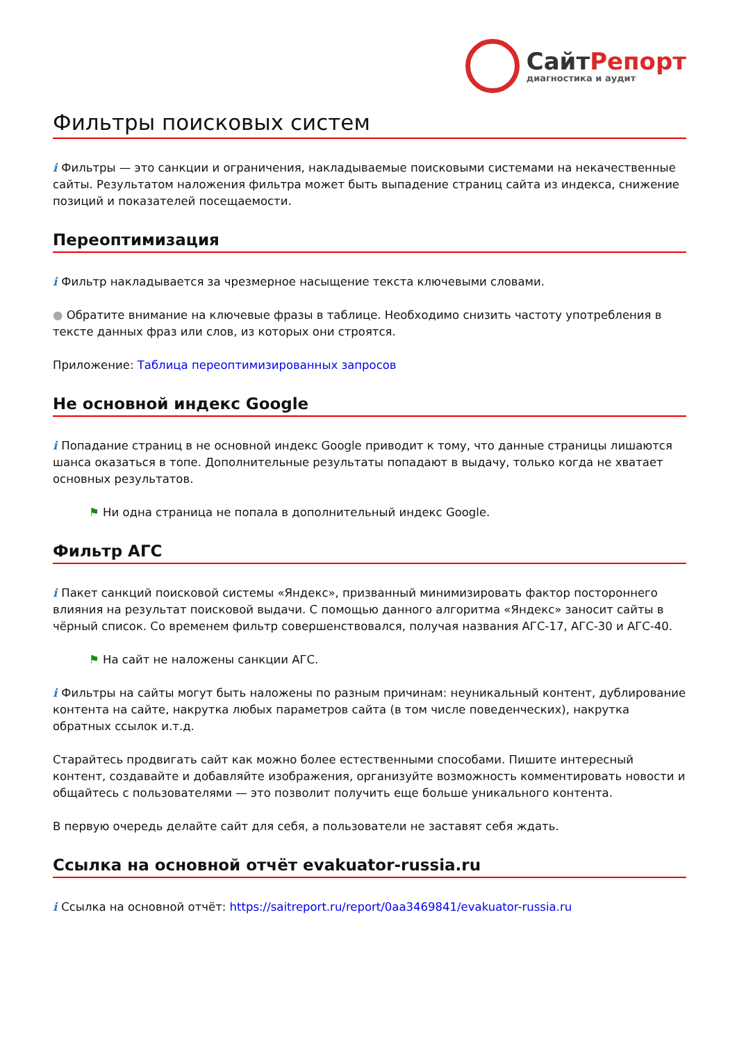СайтРепорт
диагностика и аудит
Фильтры поисковых систем
i Фильтры — это санкции и ограничения, накладываемые поисковыми системами на некачественные сайты. Результатом наложения фильтра может быть выпадение страниц сайта из индекса, снижение позиций и показателей посещаемости.
Переоптимизация
i Фильтр накладывается за чрезмерное насыщение текста ключевыми словами.
● Обратите внимание на ключевые фразы в таблице. Необходимо снизить частоту употребления в тексте данных фраз или слов, из которых они строятся.
Приложение: Таблица переоптимизированных запросов
Не основной индекс Google
i Попадание страниц в не основной индекс Google приводит к тому, что данные страницы лишаются шанса оказаться в топе. Дополнительные результаты попадают в выдачу, только когда не хватает основных результатов.
⚑ Ни одна страница не попала в дополнительный индекс Google.
Фильтр АГС
i Пакет санкций поисковой системы «Яндекс», призванный минимизировать фактор постороннего влияния на результат поисковой выдачи. С помощью данного алгоритма «Яндекс» заносит сайты в чёрный список. Со временем фильтр совершенствовался, получая названия АГС-17, АГС-30 и АГС-40.
⚑ На сайт не наложены санкции АГС.
i Фильтры на сайты могут быть наложены по разным причинам: неуникальный контент, дублирование контента на сайте, накрутка любых параметров сайта (в том числе поведенческих), накрутка обратных ссылок и.т.д.
Старайтесь продвигать сайт как можно более естественными способами. Пишите интересный контент, создавайте и добавляйте изображения, организуйте возможность комментировать новости и общайтесь с пользователями — это позволит получить еще больше уникального контента.
В первую очередь делайте сайт для себя, а пользователи не заставят себя ждать.
Ссылка на основной отчёт evakuator-russia.ru
i Ссылка на основной отчёт: https://saitreport.ru/report/0aa3469841/evakuator-russia.ru